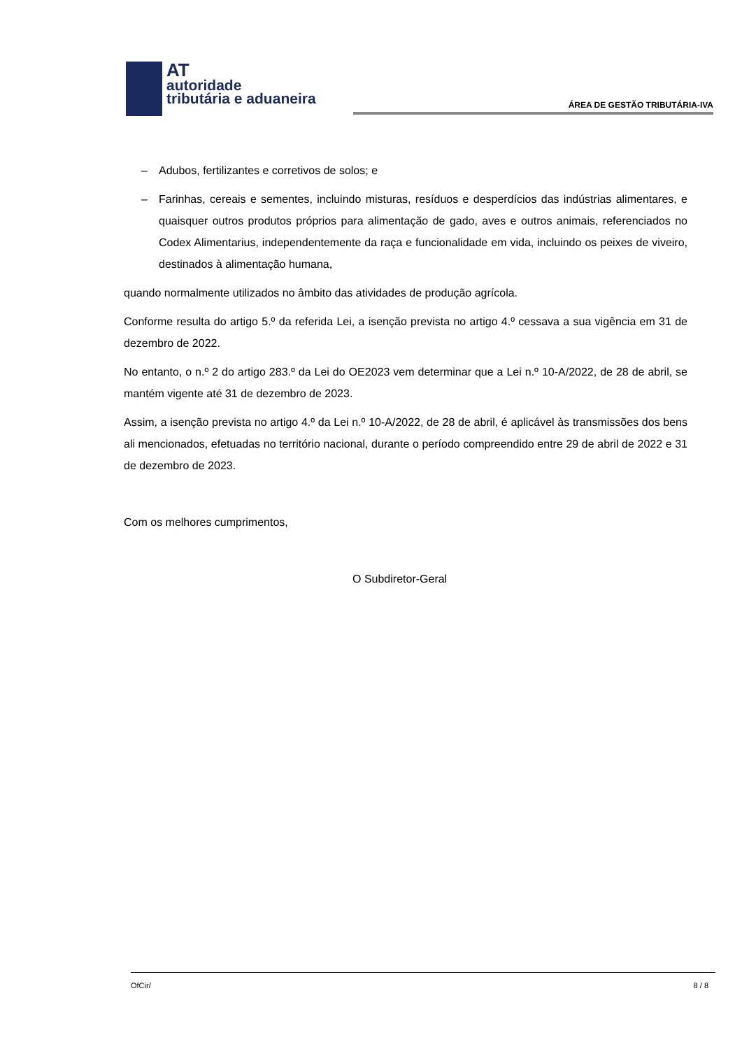AT
autoridade
tributária e aduaneira
ÁREA DE GESTÃO TRIBUTÁRIA-IVA
– Adubos, fertilizantes e corretivos de solos; e
– Farinhas, cereais e sementes, incluindo misturas, resíduos e desperdícios das indústrias alimentares, e quaisquer outros produtos próprios para alimentação de gado, aves e outros animais, referenciados no Codex Alimentarius, independentemente da raça e funcionalidade em vida, incluindo os peixes de viveiro, destinados à alimentação humana,
quando normalmente utilizados no âmbito das atividades de produção agrícola.
Conforme resulta do artigo 5.º da referida Lei, a isenção prevista no artigo 4.º cessava a sua vigência em 31 de dezembro de 2022.
No entanto, o n.º 2 do artigo 283.º da Lei do OE2023 vem determinar que a Lei n.º 10-A/2022, de 28 de abril, se mantém vigente até 31 de dezembro de 2023.
Assim, a isenção prevista no artigo 4.º da Lei n.º 10-A/2022, de 28 de abril, é aplicável às transmissões dos bens ali mencionados, efetuadas no território nacional, durante o período compreendido entre 29 de abril de 2022 e 31 de dezembro de 2023.
Com os melhores cumprimentos,
O Subdiretor-Geral
OfCir/ 8 / 8